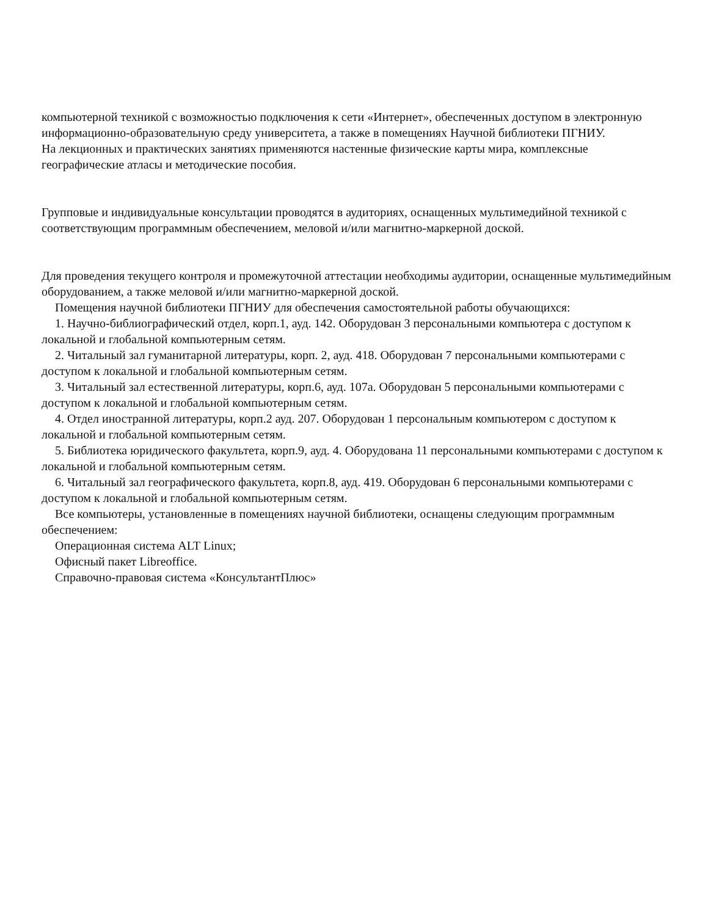компьютерной техникой с возможностью подключения к сети «Интернет», обеспеченных доступом в электронную информационно-образовательную среду университета, а также в помещениях Научной библиотеки ПГНИУ.
На лекционных и практических занятиях применяются настенные физические карты мира, комплексные географические атласы и методические пособия.
Групповые и индивидуальные консультации проводятся в аудиториях, оснащенных мультимедийной техникой с соответствующим программным обеспечением, меловой и/или магнитно-маркерной доской.
Для проведения текущего контроля и промежуточной аттестации необходимы аудитории, оснащенные мультимедийным оборудованием, а также меловой и/или магнитно-маркерной доской.
Помещения научной библиотеки ПГНИУ для обеспечения самостоятельной работы обучающихся:
1. Научно-библиографический отдел, корп.1, ауд. 142. Оборудован 3 персональными компьютера с доступом к локальной и глобальной компьютерным сетям.
2. Читальный зал гуманитарной литературы, корп. 2, ауд. 418. Оборудован 7 персональными компьютерами с доступом к локальной и глобальной компьютерным сетям.
3. Читальный зал естественной литературы, корп.6, ауд. 107а. Оборудован 5 персональными компьютерами с доступом к локальной и глобальной компьютерным сетям.
4. Отдел иностранной литературы, корп.2 ауд. 207. Оборудован 1 персональным компьютером с доступом к локальной и глобальной компьютерным сетям.
5. Библиотека юридического факультета, корп.9, ауд. 4. Оборудована 11 персональными компьютерами с доступом к локальной и глобальной компьютерным сетям.
6. Читальный зал географического факультета, корп.8, ауд. 419. Оборудован 6 персональными компьютерами с доступом к локальной и глобальной компьютерным сетям.
Все компьютеры, установленные в помещениях научной библиотеки, оснащены следующим программным обеспечением:
Операционная система ALT Linux;
Офисный пакет Libreoffice.
Справочно-правовая система «КонсультантПлюс»